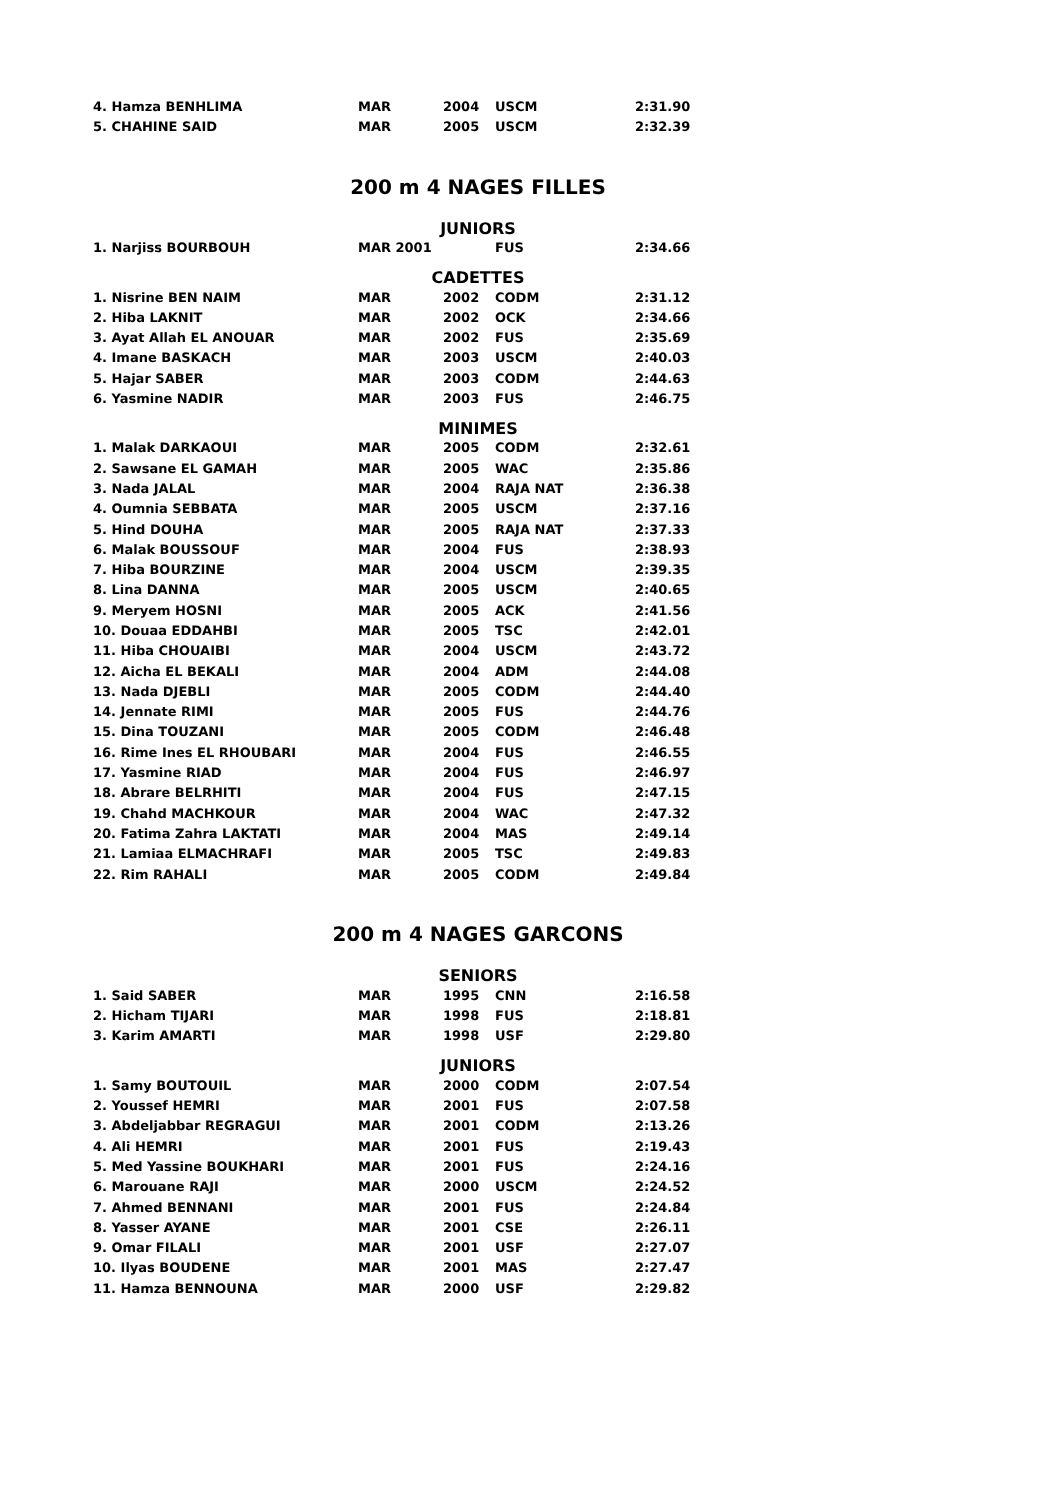| 4. Hamza BENHLIMA | MAR | 2004 | USCM | 2:31.90 |
| 5. CHAHINE SAID | MAR | 2005 | USCM | 2:32.39 |
200 m 4 NAGES FILLES
JUNIORS
| 1. Narjiss BOURBOUH | MAR 2001 | | FUS | 2:34.66 |
CADETTES
| 1. Nisrine BEN NAIM | MAR | 2002 | CODM | 2:31.12 |
| 2. Hiba LAKNIT | MAR | 2002 | OCK | 2:34.66 |
| 3. Ayat Allah EL ANOUAR | MAR | 2002 | FUS | 2:35.69 |
| 4. Imane BASKACH | MAR | 2003 | USCM | 2:40.03 |
| 5. Hajar SABER | MAR | 2003 | CODM | 2:44.63 |
| 6. Yasmine NADIR | MAR | 2003 | FUS | 2:46.75 |
MINIMES
| 1. Malak DARKAOUI | MAR | 2005 | CODM | 2:32.61 |
| 2. Sawsane EL GAMAH | MAR | 2005 | WAC | 2:35.86 |
| 3. Nada JALAL | MAR | 2004 | RAJA NAT | 2:36.38 |
| 4. Oumnia SEBBATA | MAR | 2005 | USCM | 2:37.16 |
| 5. Hind DOUHA | MAR | 2005 | RAJA NAT | 2:37.33 |
| 6. Malak BOUSSOUF | MAR | 2004 | FUS | 2:38.93 |
| 7. Hiba BOURZINE | MAR | 2004 | USCM | 2:39.35 |
| 8. Lina DANNA | MAR | 2005 | USCM | 2:40.65 |
| 9. Meryem HOSNI | MAR | 2005 | ACK | 2:41.56 |
| 10. Douaa EDDAHBI | MAR | 2005 | TSC | 2:42.01 |
| 11. Hiba CHOUAIBI | MAR | 2004 | USCM | 2:43.72 |
| 12. Aicha EL BEKALI | MAR | 2004 | ADM | 2:44.08 |
| 13. Nada DJEBLI | MAR | 2005 | CODM | 2:44.40 |
| 14. Jennate RIMI | MAR | 2005 | FUS | 2:44.76 |
| 15. Dina TOUZANI | MAR | 2005 | CODM | 2:46.48 |
| 16. Rime Ines EL RHOUBARI | MAR | 2004 | FUS | 2:46.55 |
| 17. Yasmine RIAD | MAR | 2004 | FUS | 2:46.97 |
| 18. Abrare BELRHITI | MAR | 2004 | FUS | 2:47.15 |
| 19. Chahd MACHKOUR | MAR | 2004 | WAC | 2:47.32 |
| 20. Fatima Zahra LAKTATI | MAR | 2004 | MAS | 2:49.14 |
| 21. Lamiaa ELMACHRAFI | MAR | 2005 | TSC | 2:49.83 |
| 22. Rim RAHALI | MAR | 2005 | CODM | 2:49.84 |
200 m 4 NAGES GARCONS
SENIORS
| 1. Said SABER | MAR | 1995 | CNN | 2:16.58 |
| 2. Hicham TIJARI | MAR | 1998 | FUS | 2:18.81 |
| 3. Karim AMARTI | MAR | 1998 | USF | 2:29.80 |
JUNIORS
| 1. Samy BOUTOUIL | MAR | 2000 | CODM | 2:07.54 |
| 2. Youssef HEMRI | MAR | 2001 | FUS | 2:07.58 |
| 3. Abdeljabbar REGRAGUI | MAR | 2001 | CODM | 2:13.26 |
| 4. Ali HEMRI | MAR | 2001 | FUS | 2:19.43 |
| 5. Med Yassine BOUKHARI | MAR | 2001 | FUS | 2:24.16 |
| 6. Marouane RAJI | MAR | 2000 | USCM | 2:24.52 |
| 7. Ahmed BENNANI | MAR | 2001 | FUS | 2:24.84 |
| 8. Yasser AYANE | MAR | 2001 | CSE | 2:26.11 |
| 9. Omar FILALI | MAR | 2001 | USF | 2:27.07 |
| 10. Ilyas BOUDENE | MAR | 2001 | MAS | 2:27.47 |
| 11. Hamza BENNOUNA | MAR | 2000 | USF | 2:29.82 |